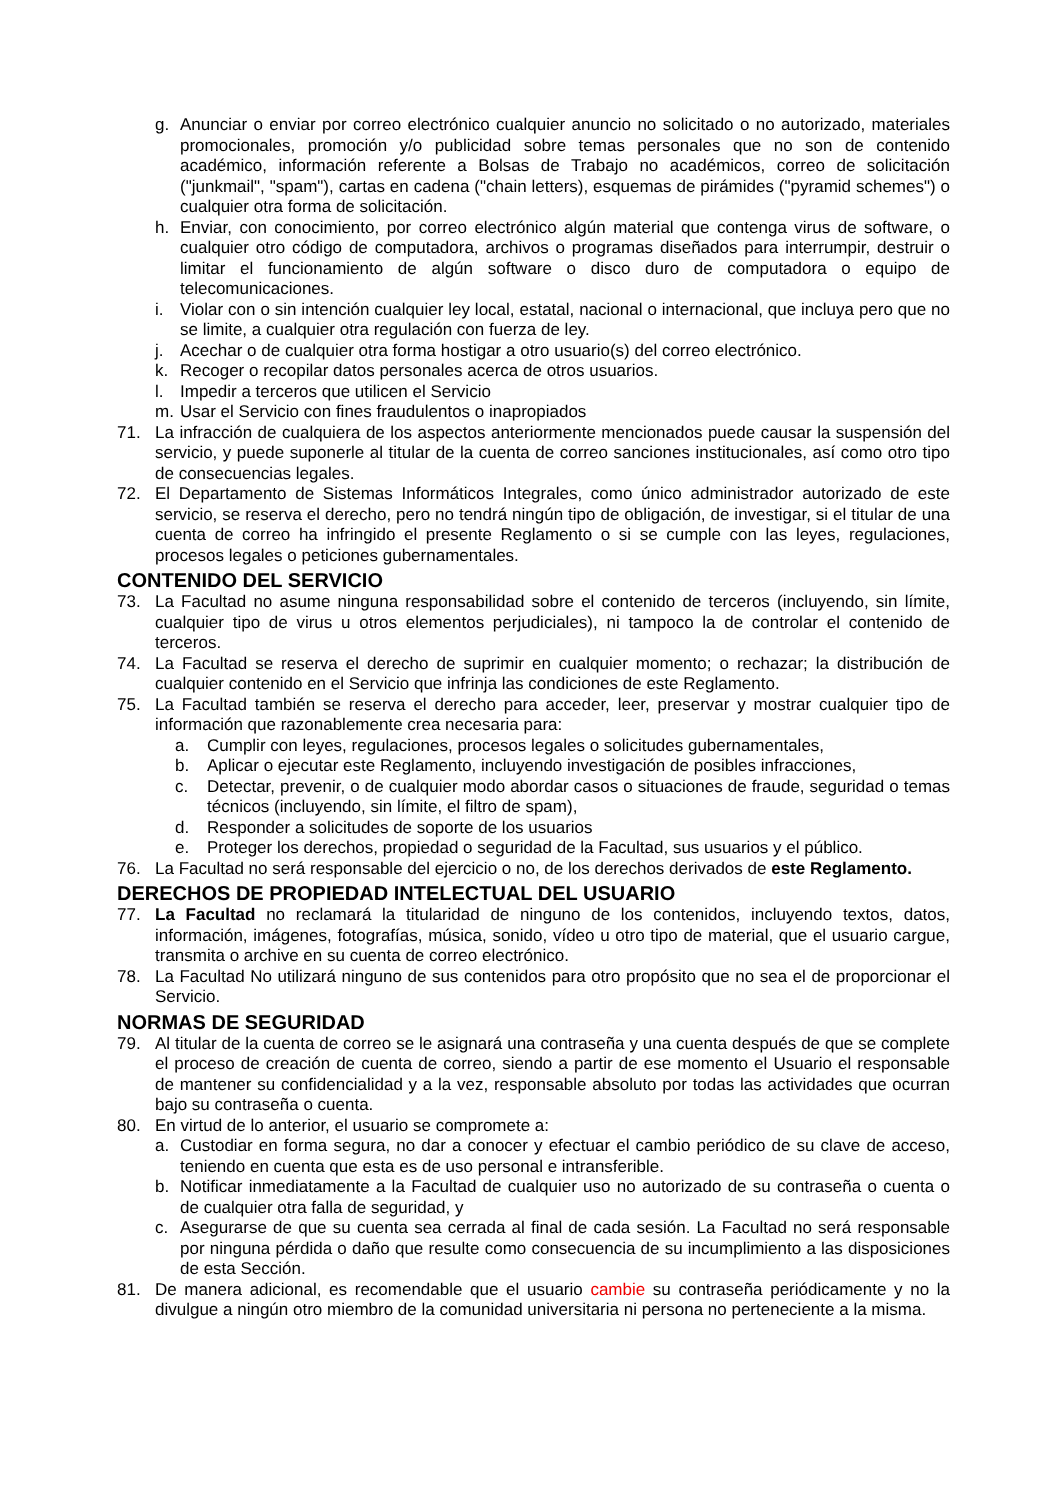g. Anunciar o enviar por correo electrónico cualquier anuncio no solicitado o no autorizado, materiales promocionales, promoción y/o publicidad sobre temas personales que no son de contenido académico, información referente a Bolsas de Trabajo no académicos, correo de solicitación ("junkmail", "spam"), cartas en cadena ("chain letters), esquemas de pirámides ("pyramid schemes") o cualquier otra forma de solicitación.
h. Enviar, con conocimiento, por correo electrónico algún material que contenga virus de software, o cualquier otro código de computadora, archivos o programas diseñados para interrumpir, destruir o limitar el funcionamiento de algún software o disco duro de computadora o equipo de telecomunicaciones.
i. Violar con o sin intención cualquier ley local, estatal, nacional o internacional, que incluya pero que no se limite, a cualquier otra regulación con fuerza de ley.
j. Acechar o de cualquier otra forma hostigar a otro usuario(s) del correo electrónico.
k. Recoger o recopilar datos personales acerca de otros usuarios.
l. Impedir a terceros que utilicen el Servicio
m. Usar el Servicio con fines fraudulentos o inapropiados
71. La infracción de cualquiera de los aspectos anteriormente mencionados puede causar la suspensión del servicio, y puede suponerle al titular de la cuenta de correo sanciones institucionales, así como otro tipo de consecuencias legales.
72. El Departamento de Sistemas Informáticos Integrales, como único administrador autorizado de este servicio, se reserva el derecho, pero no tendrá ningún tipo de obligación, de investigar, si el titular de una cuenta de correo ha infringido el presente Reglamento o si se cumple con las leyes, regulaciones, procesos legales o peticiones gubernamentales.
CONTENIDO DEL SERVICIO
73. La Facultad no asume ninguna responsabilidad sobre el contenido de terceros (incluyendo, sin límite, cualquier tipo de virus u otros elementos perjudiciales), ni tampoco la de controlar el contenido de terceros.
74. La Facultad se reserva el derecho de suprimir en cualquier momento; o rechazar; la distribución de cualquier contenido en el Servicio que infrinja las condiciones de este Reglamento.
75. La Facultad también se reserva el derecho para acceder, leer, preservar y mostrar cualquier tipo de información que razonablemente crea necesaria para:
a. Cumplir con leyes, regulaciones, procesos legales o solicitudes gubernamentales,
b. Aplicar o ejecutar este Reglamento, incluyendo investigación de posibles infracciones,
c. Detectar, prevenir, o de cualquier modo abordar casos o situaciones de fraude, seguridad o temas técnicos (incluyendo, sin límite, el filtro de spam),
d. Responder a solicitudes de soporte de los usuarios
e. Proteger los derechos, propiedad o seguridad de la Facultad, sus usuarios y el público.
76. La Facultad no será responsable del ejercicio o no, de los derechos derivados de este Reglamento.
DERECHOS DE PROPIEDAD INTELECTUAL DEL USUARIO
77. La Facultad no reclamará la titularidad de ninguno de los contenidos, incluyendo textos, datos, información, imágenes, fotografías, música, sonido, vídeo u otro tipo de material, que el usuario cargue, transmita o archive en su cuenta de correo electrónico.
78. La Facultad No utilizará ninguno de sus contenidos para otro propósito que no sea el de proporcionar el Servicio.
NORMAS DE SEGURIDAD
79. Al titular de la cuenta de correo se le asignará una contraseña y una cuenta después de que se complete el proceso de creación de cuenta de correo, siendo a partir de ese momento el Usuario el responsable de mantener su confidencialidad y a la vez, responsable absoluto por todas las actividades que ocurran bajo su contraseña o cuenta.
80. En virtud de lo anterior, el usuario se compromete a:
a. Custodiar en forma segura, no dar a conocer y efectuar el cambio periódico de su clave de acceso, teniendo en cuenta que esta es de uso personal e intransferible.
b. Notificar inmediatamente a la Facultad de cualquier uso no autorizado de su contraseña o cuenta o de cualquier otra falla de seguridad, y
c. Asegurarse de que su cuenta sea cerrada al final de cada sesión. La Facultad no será responsable por ninguna pérdida o daño que resulte como consecuencia de su incumplimiento a las disposiciones de esta Sección.
81. De manera adicional, es recomendable que el usuario cambie su contraseña periódicamente y no la divulgue a ningún otro miembro de la comunidad universitaria ni persona no perteneciente a la misma.